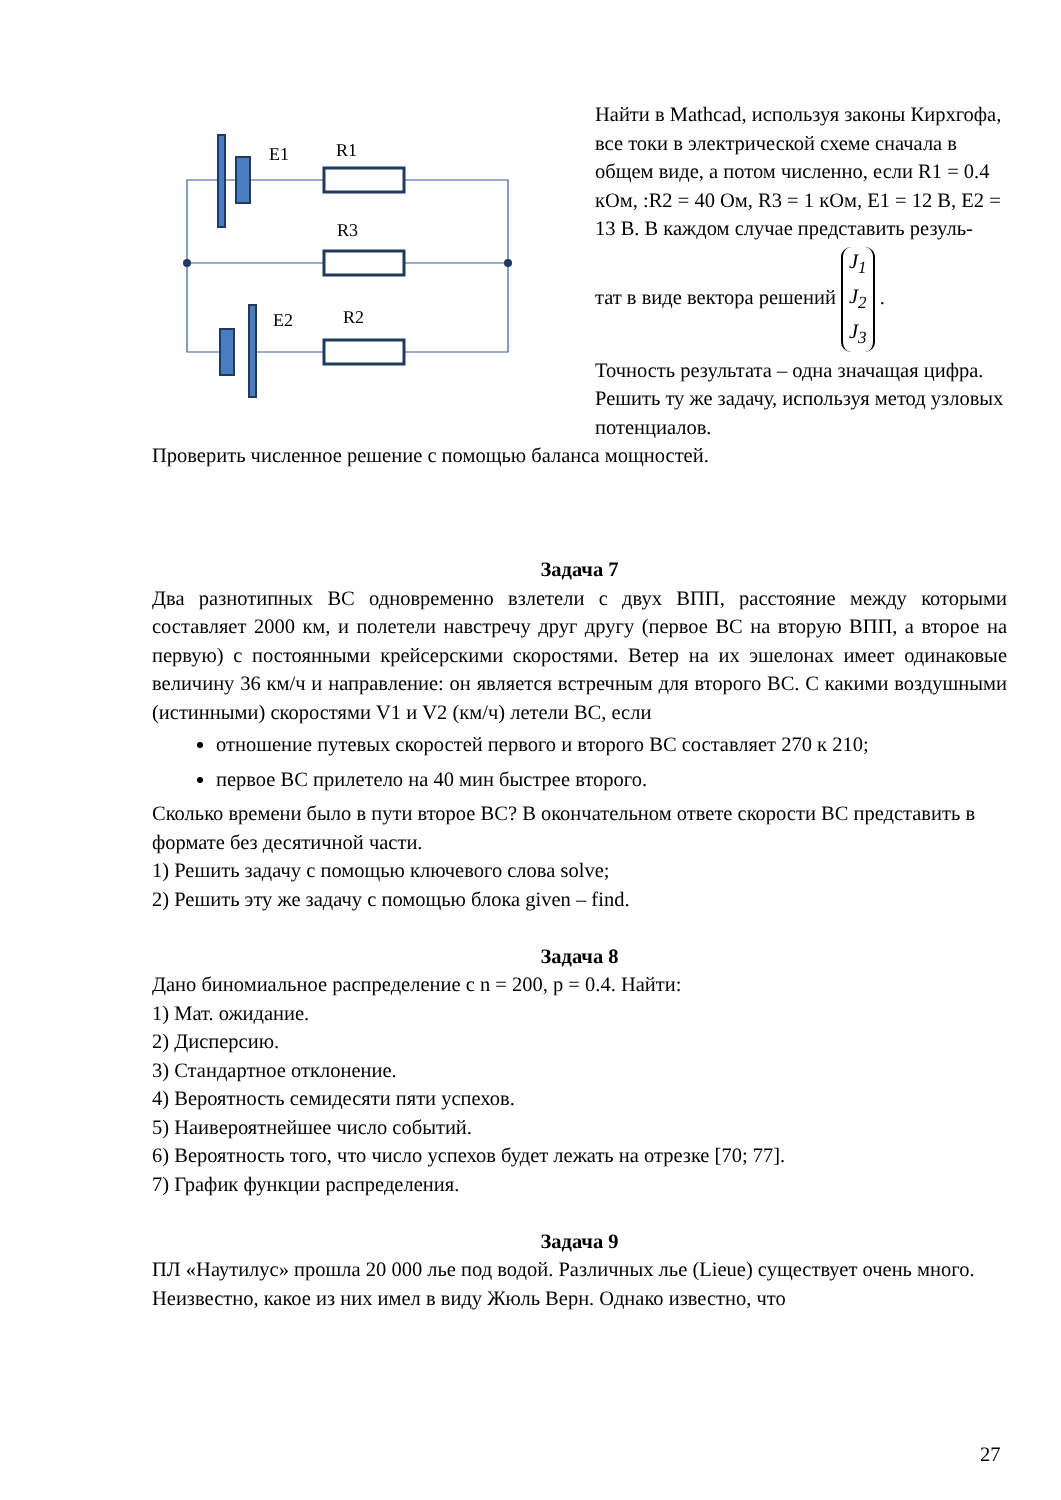E1
R1
R3
E2
R2
Найти в Mathcad, используя законы Кирхгофа, все токи в электрической схеме сначала в общем виде, а потом численно, если R1 = 0.4 кОм, :R2 = 40 Ом, R3 = 1 кОм, E1 = 12 В, E2 = 13 В. В каждом случае представить резуль-
тат в виде вектора решений J<sub>1</sub>
J<sub>2</sub>
J<sub>3</sub> .
Точность результата – одна значащая цифра. Решить ту же задачу, исполь­зуя метод узловых потенциалов.
Проверить численное решение с помощью баланса мощностей.
Задача 7
Два разнотипных ВС одновременно взлетели с двух ВПП, расстояние между которыми составляет 2000 км, и полетели навстречу друг другу (первое ВС на вторую ВПП, а второе на первую) с постоянными крейсерскими скоростями. Ветер на их эшелонах имеет одинаковые величину 36 км/ч и направление: он является встречным для второго ВС. С какими воздушными (истинными) ско­ростями V1 и V2 (км/ч) летели ВС, если
отношение путевых скоростей первого и второго ВС составляет 270 к 210;
первое ВС прилетело на 40 мин быстрее второго.
Сколько времени было в пути второе ВС? В окончательном ответе скорости ВС представить в формате без десятичной части.
1) Решить задачу с помощью ключевого слова solve;
2) Решить эту же задачу с помощью блока given – find.
Задача 8
Дано биномиальное распределение с n = 200, p = 0.4. Найти:
1) Мат. ожидание.
2) Дисперсию.
3) Стандартное отклонение.
4) Вероятность семидесяти пяти успехов.
5) Наивероятнейшее число событий.
6) Вероятность того, что число успехов будет лежать на отрезке [70; 77].
7) График функции распределения.
Задача 9
ПЛ «Наутилус» прошла 20 000 лье под водой. Различных лье (Lieue) существу­ет очень много. Неизвестно, какое из них имел в виду Жюль Верн. Однако из­вестно, что
27